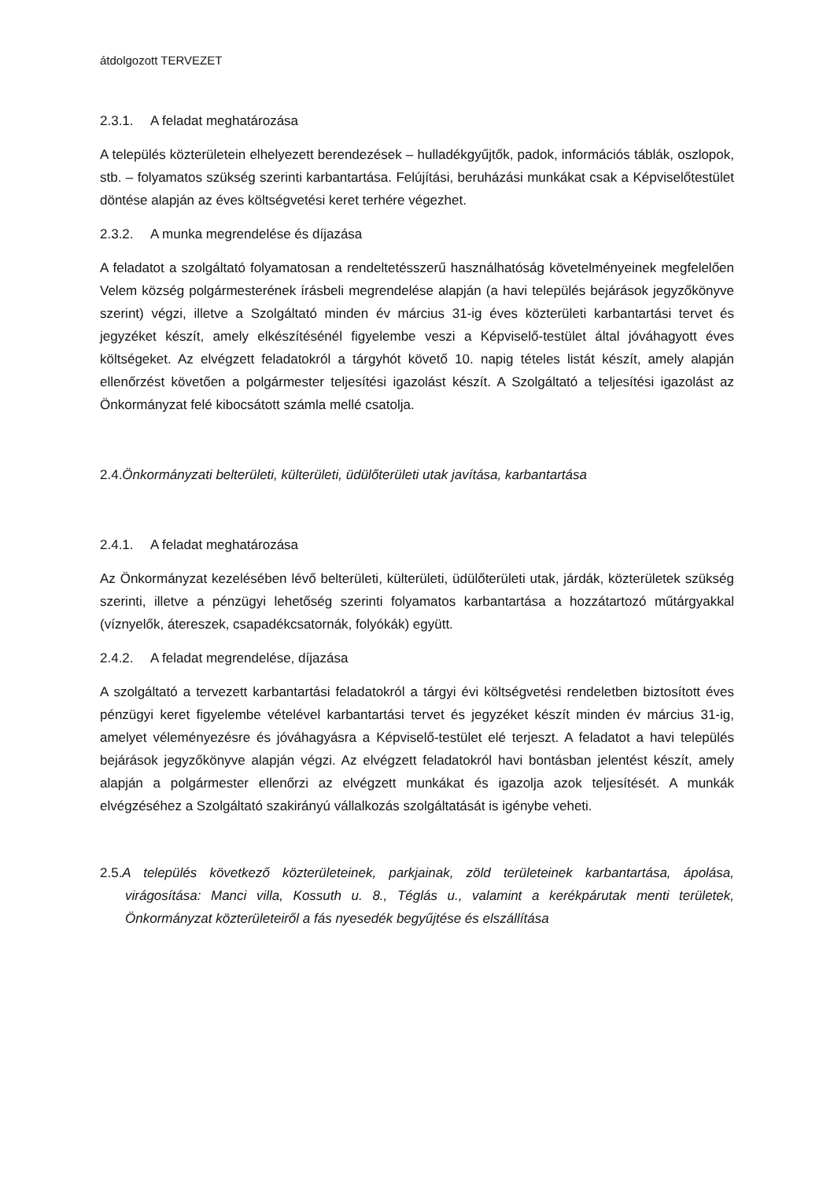átdolgozott TERVEZET
2.3.1. A feladat meghatározása
A település közterületein elhelyezett berendezések – hulladékgyűjtők, padok, információs táblák, oszlopok, stb. – folyamatos szükség szerinti karbantartása. Felújítási, beruházási munkákat csak a Képviselőtestület döntése alapján az éves költségvetési keret terhére végezhet.
2.3.2. A munka megrendelése és díjazása
A feladatot a szolgáltató folyamatosan a rendeltetésszerű használhatóság követelményeinek megfelelően Velem község polgármesterének írásbeli megrendelése alapján (a havi település bejárások jegyzőkönyve szerint) végzi, illetve a Szolgáltató minden év március 31-ig éves közterületi karbantartási tervet és jegyzéket készít, amely elkészítésénél figyelembe veszi a Képviselő-testület által jóváhagyott éves költségeket. Az elvégzett feladatokról a tárgyhót követő 10. napig tételes listát készít, amely alapján ellenőrzést követően a polgármester teljesítési igazolást készít. A Szolgáltató a teljesítési igazolást az Önkormányzat felé kibocsátott számla mellé csatolja.
2.4.Önkormányzati belterületi, külterületi, üdülőterületi utak javítása, karbantartása
2.4.1. A feladat meghatározása
Az Önkormányzat kezelésében lévő belterületi, külterületi, üdülőterületi utak, járdák, közterületek szükség szerinti, illetve a pénzügyi lehetőség szerinti folyamatos karbantartása a hozzátartozó műtárgyakkal (víznyelők, átereszek, csapadékcsatornák, folyókák) együtt.
2.4.2. A feladat megrendelése, díjazása
A szolgáltató a tervezett karbantartási feladatokról a tárgyi évi költségvetési rendeletben biztosított éves pénzügyi keret figyelembe vételével karbantartási tervet és jegyzéket készít minden év március 31-ig, amelyet véleményezésre és jóváhagyásra a Képviselő-testület elé terjeszt. A feladatot a havi település bejárások jegyzőkönyve alapján végzi. Az elvégzett feladatokról havi bontásban jelentést készít, amely alapján a polgármester ellenőrzi az elvégzett munkákat és igazolja azok teljesítését. A munkák elvégzéséhez a Szolgáltató szakirányú vállalkozás szolgáltatását is igénybe veheti.
2.5.A település következő közterületeinek, parkjainak, zöld területeinek karbantartása, ápolása, virágosítása: Manci villa, Kossuth u. 8., Téglás u., valamint a kerékpárutak menti területek, Önkormányzat közterületeiről a fás nyesedék begyűjtése és elszállítása